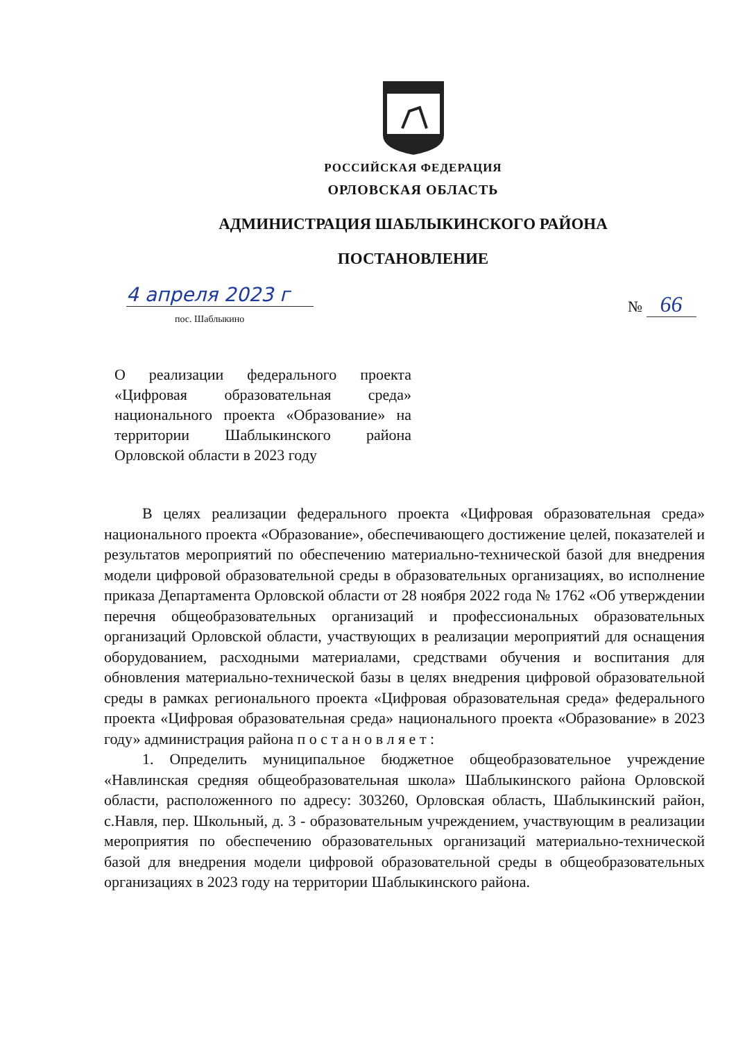РОССИЙСКАЯ ФЕДЕРАЦИЯ
ОРЛОВСКАЯ ОБЛАСТЬ
АДМИНИСТРАЦИЯ ШАБЛЫКИНСКОГО РАЙОНА
ПОСТАНОВЛЕНИЕ
4 апреля 2023 г
пос. Шаблыкино
№ 66
О реализации федерального проекта «Цифровая образовательная среда» национального проекта «Образование» на территории Шаблыкинского района Орловской области в 2023 году
В целях реализации федерального проекта «Цифровая образовательная среда» национального проекта «Образование», обеспечивающего достижение целей, показателей и результатов мероприятий по обеспечению материально-технической базой для внедрения модели цифровой образовательной среды в образовательных организациях, во исполнение приказа Департамента Орловской области от 28 ноября 2022 года № 1762 «Об утверждении перечня общеобразовательных организаций и профессиональных образовательных организаций Орловской области, участвующих в реализации мероприятий для оснащения оборудованием, расходными материалами, средствами обучения и воспитания для обновления материально-технической базы в целях внедрения цифровой образовательной среды в рамках регионального проекта «Цифровая образовательная среда» федерального проекта «Цифровая образовательная среда» национального проекта «Образование» в 2023 году» администрация района п о с т а н о в л я е т :
1. Определить муниципальное бюджетное общеобразовательное учреждение «Навлинская средняя общеобразовательная школа» Шаблыкинского района Орловской области, расположенного по адресу: 303260, Орловская область, Шаблыкинский район, с.Навля, пер. Школьный, д. 3 - образовательным учреждением, участвующим в реализации мероприятия по обеспечению образовательных организаций материально-технической базой для внедрения модели цифровой образовательной среды в общеобразовательных организациях в 2023 году на территории Шаблыкинского района.